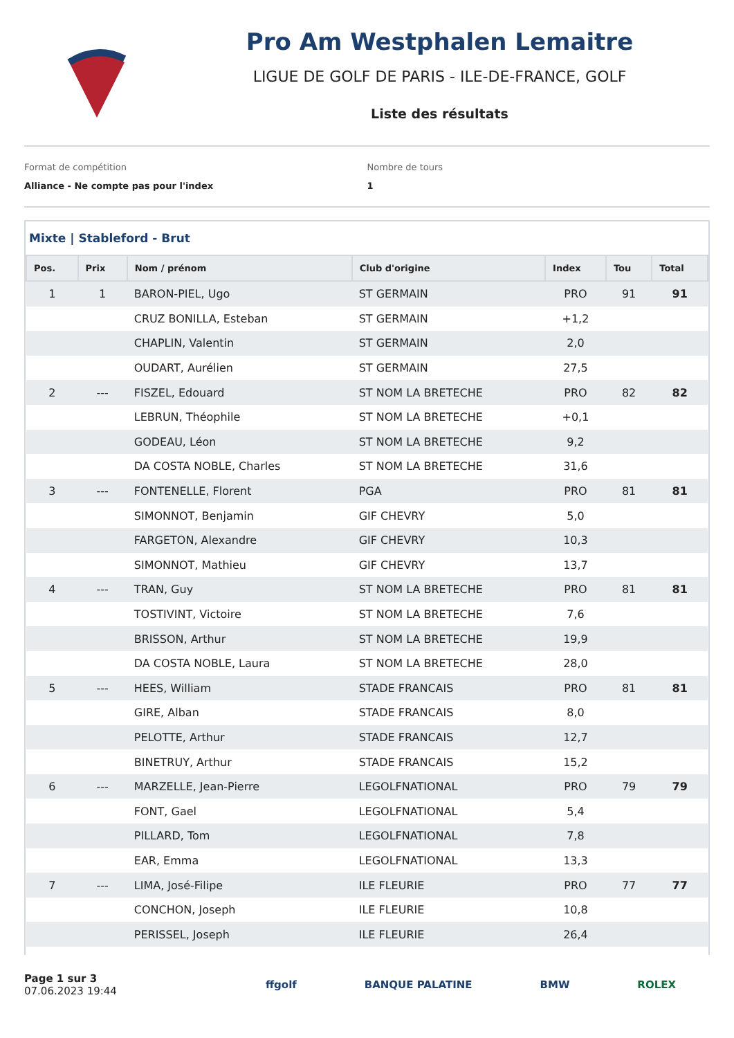Pro Am Westphalen Lemaitre
LIGUE DE GOLF DE PARIS - ILE-DE-FRANCE, GOLF
Liste des résultats
Format de compétition
Alliance - Ne compte pas pour l'index
Nombre de tours
1
Mixte | Stableford - Brut
| Pos. | Prix | Nom / prénom | Club d'origine | Index | Tou | Total |
| --- | --- | --- | --- | --- | --- | --- |
| 1 | 1 | BARON-PIEL, Ugo | ST GERMAIN | PRO | 91 | 91 |
| | | CRUZ BONILLA, Esteban | ST GERMAIN | +1,2 | | |
| | | CHAPLIN, Valentin | ST GERMAIN | 2,0 | | |
| | | OUDART, Aurélien | ST GERMAIN | 27,5 | | |
| 2 | --- | FISZEL, Edouard | ST NOM LA BRETECHE | PRO | 82 | 82 |
| | | LEBRUN, Théophile | ST NOM LA BRETECHE | +0,1 | | |
| | | GODEAU, Léon | ST NOM LA BRETECHE | 9,2 | | |
| | | DA COSTA NOBLE, Charles | ST NOM LA BRETECHE | 31,6 | | |
| 3 | --- | FONTENELLE, Florent | PGA | PRO | 81 | 81 |
| | | SIMONNOT, Benjamin | GIF CHEVRY | 5,0 | | |
| | | FARGETON, Alexandre | GIF CHEVRY | 10,3 | | |
| | | SIMONNOT, Mathieu | GIF CHEVRY | 13,7 | | |
| 4 | --- | TRAN, Guy | ST NOM LA BRETECHE | PRO | 81 | 81 |
| | | TOSTIVINT, Victoire | ST NOM LA BRETECHE | 7,6 | | |
| | | BRISSON, Arthur | ST NOM LA BRETECHE | 19,9 | | |
| | | DA COSTA NOBLE, Laura | ST NOM LA BRETECHE | 28,0 | | |
| 5 | --- | HEES, William | STADE FRANCAIS | PRO | 81 | 81 |
| | | GIRE, Alban | STADE FRANCAIS | 8,0 | | |
| | | PELOTTE, Arthur | STADE FRANCAIS | 12,7 | | |
| | | BINETRUY, Arthur | STADE FRANCAIS | 15,2 | | |
| 6 | --- | MARZELLE, Jean-Pierre | LEGOLFNATIONAL | PRO | 79 | 79 |
| | | FONT, Gael | LEGOLFNATIONAL | 5,4 | | |
| | | PILLARD, Tom | LEGOLFNATIONAL | 7,8 | | |
| | | EAR, Emma | LEGOLFNATIONAL | 13,3 | | |
| 7 | --- | LIMA, José-Filipe | ILE FLEURIE | PRO | 77 | 77 |
| | | CONCHON, Joseph | ILE FLEURIE | 10,8 | | |
| | | PERISSEL, Joseph | ILE FLEURIE | 26,4 | | |
Page 1 sur 3
07.06.2023 19:44
ffgolf BANQUE PALATINE BMW ROLEX